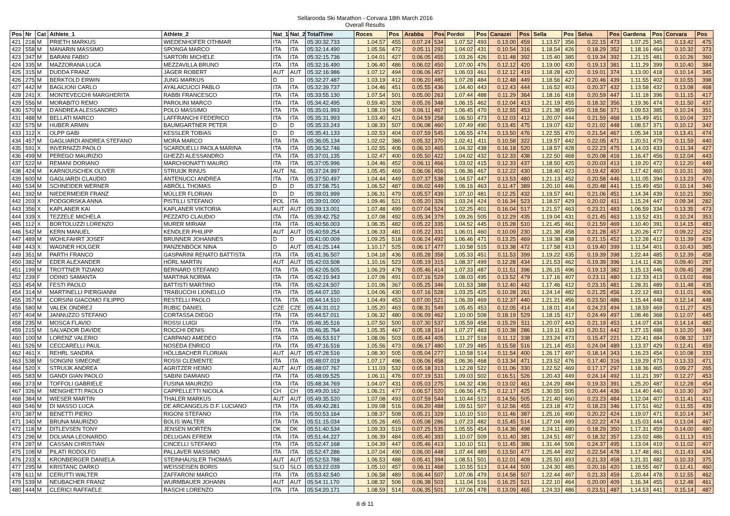Sellaronda Ski Marathon - Corvara 18th March 2016
Overall Results
| Pos | Nr | Cat | Athlete_1 | Athlete_2 | Nat_1 | Nat_2 | TotalTime | Roces | Pos | Arabba | Pos | Pordoi | Pos | Canazei | Pos | Sella | Pos | Selva | Pos | Gardena | Pos | Corvara | Pos |
| --- | --- | --- | --- | --- | --- | --- | --- | --- | --- | --- | --- | --- | --- | --- | --- | --- | --- | --- | --- | --- | --- | --- | --- |
| 421 | 218 | M | PRIETH MARKUS | WIEDENHOFER OTHMAR | ITA | ITA | 05:30:32.733 | 1.04.57 | 455 | 0.07.24 | 534 | 1.07.52 | 493 | 0.13.00 | 459 | 1.13.57 | 356 | 0.22.15 | 473 | 1.07.25 | 345 | 0.13.42 | 475 |
| 422 | 558 | M | MANARIN MASSIMO | SPONGA MARCO | ITA | ITA | 05:32:14.490 | 1.05.56 | 472 | 0.05.11 | 292 | 1.04.02 | 431 | 0.10.54 | 316 | 1.18.54 | 426 | 0.18.29 | 352 | 1.18.16 | 464 | 0.10.32 | 373 |
| 423 | 347 | M | BARANI FABIO | SARTORI MICHELE | ITA | ITA | 05:32:15.736 | 1.04.01 | 427 | 0.06.05 | 455 | 1.03.26 | 426 | 0.11.48 | 392 | 1.15.40 | 385 | 0.19.34 | 392 | 1.21.15 | 481 | 0.10.26 | 360 |
| 424 | 335 | M | MAZZORANA LUCA | MEZZAVILLA BRUNO | ITA | ITA | 05:32:16.490 | 1.06.40 | 486 | 0.06.02 | 450 | 1.07.00 | 476 | 0.12.12 | 420 | 1.19.00 | 430 | 0.19.13 | 381 | 1.11.29 | 399 | 0.10.40 | 384 |
| 425 | 315 | M | DUDDA FRANZ | JÄGER ROBERT | AUT | AUT | 05:32:16.986 | 1.07.12 | 494 | 0.06.06 | 457 | 1.06.03 | 461 | 0.12.12 | 419 | 1.18.28 | 420 | 0.19.01 | 374 | 1.13.00 | 418 | 0.10.14 | 345 |
| 426 | 275 | M | BERKTOLD ERWIN | JUNG MARKUS | D | D | 05:32:27.487 | 1.03.19 | 412 | 0.06.20 | 485 | 1.07.28 | 484 | 0.12.48 | 449 | 1.18.56 | 427 | 0.20.46 | 439 | 1.11.55 | 402 | 0.10.55 | 398 |
| 427 | 442 | M | BAGLIONI CARLO | AYALAICUCCI PABLO | ITA | ITA | 05:32:39.737 | 1.04.46 | 451 | 0.05.55 | 436 | 1.04.40 | 443 | 0.12.43 | 444 | 1.16.52 | 403 | 0.20.37 | 432 | 1.13.58 | 432 | 0.13.08 | 468 |
| 428 | 241 | X | MONTEVECCHI MARGHERITA | RABBI FRANCESCO | ITA | ITA | 05:33:55.130 | 1.07.54 | 501 | 0.05.00 | 263 | 1.07.44 | 488 | 0.11.29 | 364 | 1.18.16 | 418 | 0.20.59 | 447 | 1.11.18 | 396 | 0.11.15 | 417 |
| 429 | 556 | M | MORABITO REMO | PAROLINI MARCO | ITA | ITA | 05:34:42.495 | 0.59.40 | 328 | 0.05.26 | 348 | 1.06.15 | 462 | 0.12.04 | 413 | 1.21.19 | 455 | 0.18.32 | 356 | 1.19.36 | 474 | 0.11.50 | 437 |
| 430 | 570 | M | D'ANDREA ALESSANDRO | POLO MASSIMO | ITA | ITA | 05:35:01.993 | 1.08.19 | 504 | 0.06.11 | 467 | 1.06.45 | 470 | 0.12.55 | 453 | 1.21.38 | 459 | 0.18.56 | 371 | 1.09.53 | 385 | 0.10.24 | 351 |
| 431 | 488 | M | BELLATI MARCO | LAFFRANCHI FEDERICO | ITA | ITA | 05:35:31.993 | 1.03.40 | 421 | 0.04.59 | 258 | 1.06.50 | 473 | 0.12.03 | 412 | 1.20.07 | 444 | 0.21.59 | 468 | 1.15.49 | 451 | 0.10.04 | 327 |
| 432 | 575 | M | HUBER ARMIN | BAUMGARTNER PETER | D | D | 05:35:33.243 | 1.08.33 | 507 | 0.06.08 | 460 | 1.07.49 | 490 | 0.13.45 | 475 | 1.19.07 | 432 | 0.21.02 | 448 | 1.08.57 | 371 | 0.10.12 | 342 |
| 433 | 312 | X | OLPP GABI | KESSLER TOBIAS | D | D | 05:35:41.133 | 1.02.53 | 404 | 0.07.59 | 545 | 1.06.55 | 474 | 0.13.50 | 476 | 1.22.55 | 470 | 0.21.54 | 467 | 1.05.34 | 318 | 0.13.41 | 474 |
| 434 | 457 | M | GAGLIARDI ANDREA STEFANO | MORA MARCO | ITA | ITA | 05:36:05.134 | 1.02.02 | 386 | 0.05.32 | 370 | 1.02.41 | 411 | 0.10.58 | 322 | 1.19.57 | 442 | 0.22.05 | 471 | 1.20.51 | 479 | 0.11.59 | 440 |
| 435 | 591 | X | INVERNIZZI PAOLO | SCARDUELLI PAOLA MARINA | ITA | ITA | 05:36:52.746 | 1.02.55 | 406 | 0.06.10 | 465 | 1.04.32 | 438 | 0.16.18 | 520 | 1.18.57 | 428 | 0.22.23 | 475 | 1.14.03 | 433 | 0.11.34 | 427 |
| 436 | 499 | M | PEREGO MAURIZIO | GHEZZI ALESSANDRO | ITA | ITA | 05:37:01.135 | 1.02.47 | 400 | 0.05.50 | 422 | 1.04.02 | 432 | 0.12.33 | 438 | 1.22.50 | 468 | 0.20.08 | 416 | 1.16.47 | 456 | 0.12.04 | 443 |
| 437 | 522 | M | REMANI DORIANO | MARCHIONATTI MAURO | ITA | ITA | 05:37:05.996 | 1.04.46 | 452 | 0.06.11 | 466 | 1.03.02 | 415 | 0.12.33 | 437 | 1.18.50 | 425 | 0.20.03 | 413 | 1.19.20 | 472 | 0.12.20 | 449 |
| 438 | 424 | M | KARNOUSCHEK OLIVER | STRUIJK RINUS | AUT | NL | 05:37:24.997 | 1.05.45 | 469 | 0.06.06 | 456 | 1.06.36 | 467 | 0.12.22 | 430 | 1.18.40 | 423 | 0.19.42 | 400 | 1.17.42 | 460 | 0.10.31 | 369 |
| 439 | 600 | M | GAGLIARDI CLAUDIO | ANTENUCCI ANDREA | ITA | ITA | 05:37:50.497 | 1.04.44 | 449 | 0.07.37 | 538 | 1.04.57 | 447 | 0.13.53 | 480 | 1.21.13 | 452 | 0.20.58 | 446 | 1.11.05 | 394 | 0.13.23 | 470 |
| 440 | 534 | M | SCHNEIDER WERNER | ABRÖLL THOMAS | D | D | 05:37:58.751 | 1.06.52 | 487 | 0.06.02 | 449 | 1.06.16 | 463 | 0.11.47 | 389 | 1.20.10 | 446 | 0.20.48 | 441 | 1.15.49 | 450 | 0.10.14 | 346 |
| 441 | 392 | M | NIEDERMEIER FRANZ | MÜLLER FLORIAN | D | D | 05:38:01.999 | 1.06.31 | 479 | 0.05.57 | 439 | 1.07.10 | 481 | 0.12.25 | 432 | 1.19.57 | 441 | 0.21.06 | 451 | 1.14.34 | 439 | 0.10.21 | 350 |
| 442 | 203 | X | PODGORSKA ANNA | PISTILLI STEFANO | POL | ITA | 05:39:01.000 | 1.09.46 | 521 | 0.05.20 | 326 | 1.03.24 | 424 | 0.16.34 | 523 | 1.18.57 | 429 | 0.20.02 | 411 | 1.15.24 | 447 | 0.09.34 | 282 |
| 443 | 356 | X | KAPLANER KAI | KAPLANER VIKTORIA | AUT | AUT | 05:39:13.001 | 1.07.48 | 499 | 0.07.04 | 524 | 1.02.25 | 401 | 0.16.04 | 517 | 1.21.57 | 463 | 0.23.21 | 483 | 1.06.59 | 334 | 0.13.35 | 473 |
| 444 | 339 | X | TEZZELE MICHELA | PEZZATO CLAUDIO | ITA | ITA | 05:39:42.752 | 1.07.08 | 492 | 0.05.34 | 379 | 1.09.26 | 505 | 0.12.29 | 435 | 1.19.04 | 431 | 0.21.45 | 463 | 1.13.52 | 431 | 0.10.24 | 353 |
| 445 | 112 | X | BORTOLUZZI LORENZO | MURER MIRIAM | ITA | ITA | 05:40:56.003 | 1.06.35 | 482 | 0.05.22 | 335 | 1.04.52 | 445 | 0.15.28 | 510 | 1.21.45 | 461 | 0.21.59 | 469 | 1.10.40 | 391 | 0.14.15 | 483 |
| 446 | 542 | M | KERN MANUEL | KENDLER PHILIPP | AUT | AUT | 05:40:59.254 | 1.06.33 | 481 | 0.05.22 | 331 | 1.06.01 | 460 | 0.10.09 | 230 | 1.21.38 | 458 | 0.21.28 | 457 | 1.20.26 | 477 | 0.09.22 | 252 |
| 447 | 489 | M | WOHLFAHRT JOSEF | BRUNNER JOHANNES | D | D | 05:41:00.009 | 1.09.25 | 518 | 0.06.24 | 492 | 1.06.46 | 471 | 0.13.25 | 469 | 1.19.38 | 438 | 0.21.15 | 452 | 1.12.28 | 412 | 0.11.39 | 429 |
| 448 | 443 | X | WAGNER HOLGER | PANZENBÖCK NINA | D | AUT | 05:41:25.144 | 1.10.17 | 525 | 0.06.17 | 477 | 1.10.58 | 515 | 0.13.38 | 472 | 1.17.58 | 413 | 0.19.40 | 399 | 1.11.54 | 401 | 0.10.43 | 385 |
| 449 | 351 | M | PARTH FRANCO | GASPARINI RENATO BATTISTA | ITA | ITA | 05:41:36.507 | 1.04.18 | 436 | 0.05.28 | 358 | 1.05.33 | 451 | 0.11.53 | 399 | 1.19.22 | 435 | 0.19.39 | 398 | 1.22.44 | 485 | 0.12.39 | 458 |
| 450 | 382 | M | EDER ALEXANDER | HÖRL MARTIN | AUT | AUT | 05:42:03.508 | 1.10.16 | 523 | 0.05.19 | 315 | 1.08.37 | 499 | 0.12.28 | 434 | 1.21.53 | 462 | 0.19.39 | 396 | 1.14.11 | 436 | 0.09.40 | 287 |
| 451 | 199 | M | TROTTNER TIZIANO | BERNARD STEFANO | ITA | ITA | 05:42:05.505 | 1.06.29 | 478 | 0.05.46 | 414 | 1.07.33 | 487 | 0.11.51 | 396 | 1.26.15 | 496 | 0.19.13 | 382 | 1.15.13 | 446 | 0.09.45 | 298 |
| 452 | 239 | F | ODINO SAMANTA | MARTINA NORMA | ITA | ITA | 05:42:19.943 | 1.07.06 | 491 | 0.07.16 | 529 | 1.08.03 | 495 | 0.13.52 | 479 | 1.17.16 | 407 | 0.23.11 | 480 | 1.12.33 | 413 | 0.13.02 | 466 |
| 453 | 454 | M | FESTI PAOLO | BATTISTI MARTINO | ITA | ITA | 05:42:24.507 | 1.01.06 | 367 | 0.05.25 | 346 | 1.01.53 | 388 | 0.12.40 | 442 | 1.17.46 | 412 | 0.23.15 | 481 | 1.28.31 | 489 | 0.11.48 | 435 |
| 454 | 314 | M | MARTINELLI PIERGIANNI | TRABUCCHI LIONELLO | ITA | ITA | 05:44:07.150 | 1.04.06 | 430 | 0.07.16 | 528 | 1.03.25 | 425 | 0.10.28 | 261 | 1.24.14 | 482 | 0.21.25 | 456 | 1.22.12 | 483 | 0.11.01 | 406 |
| 455 | 357 | M | CORSINI GIACOMO FILIPPO | RESTELLI PAOLO | ITA | ITA | 05:44:14.510 | 1.04.49 | 453 | 0.07.00 | 521 | 1.06.39 | 469 | 0.12.37 | 440 | 1.21.21 | 456 | 0.23.50 | 486 | 1.15.44 | 448 | 0.12.14 | 448 |
| 456 | 580 | M | VALEK ONDREJ | RUBIC DANIEL | CZE | CZE | 05:44:31.012 | 1.05.20 | 463 | 0.08.31 | 549 | 1.05.45 | 453 | 0.12.05 | 414 | 1.18.01 | 414 | 0.24.23 | 494 | 1.18.59 | 469 | 0.11.27 | 425 |
| 457 | 404 | M | JANNUZZO STEFANO | CORTASSA DIEGO | ITA | ITA | 05:44:57.011 | 1.06.32 | 480 | 0.06.09 | 462 | 1.10.00 | 508 | 0.18.19 | 529 | 1.18.15 | 417 | 0.24.49 | 497 | 1.08.46 | 368 | 0.12.07 | 445 |
| 458 | 235 | M | MOSCA FLAVIO | ROSSI LUIGI | ITA | ITA | 05:46:35.516 | 1.07.50 | 500 | 0.07.30 | 537 | 1.05.59 | 458 | 0.15.29 | 511 | 1.20.07 | 443 | 0.21.19 | 453 | 1.14.07 | 434 | 0.14.14 | 482 |
| 459 | 215 | M | SALVADOR DAVIDE | ROCCHI DENIS | ITA | ITA | 05:46:35.764 | 1.05.35 | 467 | 0.05.18 | 314 | 1.07.27 | 483 | 0.10.38 | 286 | 1.19.11 | 433 | 0.20.51 | 442 | 1.27.15 | 488 | 0.10.20 | 349 |
| 460 | 100 | M | LORENZ VALERIO | CARPANO AMEDEO | ITA | ITA | 05:46:53.517 | 1.08.06 | 503 | 0.05.44 | 405 | 1.11.27 | 518 | 0.11.12 | 338 | 1.23.24 | 473 | 0.15.47 | 221 | 1.22.41 | 484 | 0.08.32 | 137 |
| 461 | 526 | M | CECCARELLI PAUL | NOSEDA ENRICO | ITA | ITA | 05:47:16.516 | 1.05.56 | 473 | 0.06.17 | 480 | 1.07.29 | 485 | 0.15.58 | 516 | 1.21.14 | 453 | 0.24.04 | 489 | 1.13.37 | 429 | 0.12.41 | 459 |
| 462 | 461 | X | REHRL SANDRA | HÖLLBACHER FLORIAN | AUT | AUT | 05:47:28.516 | 1.08.30 | 505 | 0.05.04 | 277 | 1.10.58 | 514 | 0.11.54 | 400 | 1.26.17 | 497 | 0.18.14 | 343 | 1.16.23 | 454 | 0.10.08 | 333 |
| 463 | 538 | M | SONGINI SIMEONE | ROSSI CLEMENTE | ITA | ITA | 05:48:07.019 | 1.07.17 | 496 | 0.06.06 | 458 | 1.06.36 | 468 | 0.13.34 | 471 | 1.23.52 | 476 | 0.17.40 | 316 | 1.19.29 | 473 | 0.13.33 | 471 |
| 464 | 520 | X | STRUIJK ANDREA | AGRITZER HEIMO | AUT | AUT | 05:48:07.767 | 1.11.03 | 532 | 0.05.18 | 313 | 1.12.28 | 522 | 0.11.06 | 330 | 1.22.52 | 469 | 0.17.17 | 297 | 1.18.36 | 465 | 0.09.27 | 265 |
| 465 | 583 | M | GANDI GIAN PAOLO | SABINI DAMIANO | ITA | ITA | 05:48:09.525 | 1.06.11 | 476 | 0.07.19 | 531 | 1.09.03 | 502 | 0.16.51 | 526 | 1.20.43 | 449 | 0.24.14 | 492 | 1.11.21 | 397 | 0.12.27 | 453 |
| 466 | 373 | M | TOFFOLI GABRIELE | FUSINA MAURIZIO | ITA | ITA | 05:48:34.769 | 1.04.07 | 431 | 0.05.03 | 275 | 1.04.32 | 436 | 0.13.02 | 461 | 1.24.29 | 484 | 0.19.33 | 391 | 1.25.20 | 487 | 0.12.28 | 454 |
| 467 | 326 | M | MENGHETTI PAOLO | CAPPELLETTI NICOLA | CH | CH | 05:49:20.162 | 1.06.21 | 477 | 0.06.57 | 520 | 1.06.56 | 475 | 0.12.17 | 425 | 1.30.55 | 505 | 0.20.44 | 436 | 1.14.40 | 440 | 0.10.30 | 367 |
| 468 | 384 | M | WIESER MARTIN | THALER MARKUS | AUT | AUT | 05:49:35.520 | 1.07.08 | 493 | 0.07.59 | 544 | 1.10.44 | 512 | 0.14.56 | 505 | 1.21.40 | 460 | 0.23.23 | 484 | 1.12.04 | 407 | 0.11.41 | 431 |
| 469 | 546 | M | DI MASSO LUCA | DE ARCANGELIS D.F. LUCIANO | ITA | ITA | 05:49:42.281 | 1.09.08 | 516 | 0.06.20 | 488 | 1.09.51 | 507 | 0.12.56 | 455 | 1.23.18 | 472 | 0.18.23 | 346 | 1.17.51 | 462 | 0.11.55 | 439 |
| 470 | 387 | M | BENETTI PIERO | RIGONI STEFANO | ITA | ITA | 05:50:53.164 | 1.08.37 | 508 | 0.05.21 | 329 | 1.10.10 | 510 | 0.11.46 | 387 | 1.25.16 | 490 | 0.20.22 | 424 | 1.19.07 | 471 | 0.10.14 | 347 |
| 471 | 340 | M | BRUNA MAURIZIO | BOLIS WALTER | ITA | ITA | 05:51:15.034 | 1.05.26 | 465 | 0.05.08 | 286 | 1.07.23 | 482 | 0.15.45 | 514 | 1.27.04 | 499 | 0.22.22 | 474 | 1.15.03 | 444 | 0.13.04 | 467 |
| 472 | 118 | M | DITLEVSEN TONY | JENSEN MORTEN | DK | DK | 05:51:40.534 | 1.09.33 | 519 | 0.07.25 | 535 | 1.05.55 | 454 | 0.14.36 | 498 | 1.24.11 | 480 | 0.18.29 | 350 | 1.17.31 | 459 | 0.14.00 | 480 |
| 473 | 296 | M | DOLIANA LEONARDO | DELUGAN EFREM | ITA | ITA | 05:51:44.227 | 1.06.39 | 484 | 0.05.40 | 393 | 1.10.07 | 509 | 0.11.40 | 381 | 1.24.51 | 487 | 0.18.32 | 357 | 1.23.02 | 486 | 0.11.13 | 415 |
| 474 | 287 | M | CASSAN CHRISTIAN | CINCELLI STEFANO | ITA | ITA | 05:52:47.168 | 1.04.39 | 447 | 0.05.46 | 413 | 1.10.10 | 511 | 0.11.45 | 386 | 1.31.44 | 506 | 0.24.37 | 495 | 1.13.04 | 419 | 0.11.02 | 407 |
| 475 | 108 | M | PILATI RODOLFO | PALLAVER MASSIMO | ITA | ITA | 05:52:47.286 | 1.07.04 | 490 | 0.06.00 | 448 | 1.07.44 | 489 | 0.13.50 | 477 | 1.25.44 | 492 | 0.22.54 | 478 | 1.17.48 | 461 | 0.11.43 | 434 |
| 476 | 233 | X | KRONBERGER DANIELA | STEINHÄUSLER THOMAS | AUT | AUT | 05:52:53.788 | 1.06.53 | 488 | 0.05.41 | 394 | 1.08.51 | 501 | 0.12.01 | 409 | 1.25.50 | 493 | 0.21.33 | 458 | 1.21.31 | 482 | 0.10.33 | 375 |
| 477 | 295 | M | KRISTANC DARKO | WEISSEISEN BORIS | SLO | SLO | 05:53:22.039 | 1.05.10 | 457 | 0.06.11 | 468 | 1.10.55 | 513 | 0.14.44 | 500 | 1.24.30 | 485 | 0.20.16 | 420 | 1.18.55 | 467 | 0.12.41 | 460 |
| 478 | 611 | M | CERUTTI WALTER | ZAFFARONI MARCO | ITA | ITA | 05:53:42.540 | 1.06.58 | 489 | 0.06.44 | 507 | 1.07.06 | 479 | 0.14.58 | 507 | 1.22.44 | 467 | 0.21.33 | 459 | 1.20.44 | 478 | 0.12.55 | 462 |
| 479 | 539 | M | NEUBACHER FRANZ | WURMBAUER JOHANN | AUT | AUT | 05:54:11.170 | 1.08.32 | 506 | 0.06.38 | 503 | 1.11.04 | 516 | 0.16.25 | 521 | 1.22.10 | 464 | 0.20.00 | 409 | 1.16.34 | 455 | 0.12.48 | 461 |
| 480 | 444 | M | CLERICI RAFFAELE | RASCHI LORENZO | ITA | ITA | 05:54:20.171 | 1.08.59 | 514 | 0.06.35 | 501 | 1.07.06 | 478 | 0.13.09 | 465 | 1.24.33 | 486 | 0.23.51 | 487 | 1.14.53 | 441 | 0.15.14 | 487 |
8 di 11